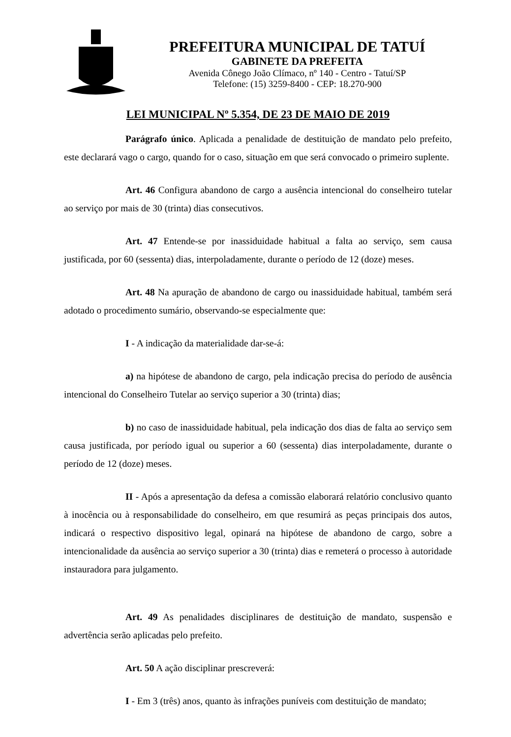PREFEITURA MUNICIPAL DE TATUÍ
GABINETE DA PREFEITA
Avenida Cônego João Clímaco, nº 140 - Centro - Tatuí/SP
Telefone: (15) 3259-8400 - CEP: 18.270-900
LEI MUNICIPAL Nº 5.354, DE 23 DE MAIO DE 2019
Parágrafo único. Aplicada a penalidade de destituição de mandato pelo prefeito, este declarará vago o cargo, quando for o caso, situação em que será convocado o primeiro suplente.
Art. 46 Configura abandono de cargo a ausência intencional do conselheiro tutelar ao serviço por mais de 30 (trinta) dias consecutivos.
Art. 47 Entende-se por inassiduidade habitual a falta ao serviço, sem causa justificada, por 60 (sessenta) dias, interpoladamente, durante o período de 12 (doze) meses.
Art. 48 Na apuração de abandono de cargo ou inassiduidade habitual, também será adotado o procedimento sumário, observando-se especialmente que:
I - A indicação da materialidade dar-se-á:
a) na hipótese de abandono de cargo, pela indicação precisa do período de ausência intencional do Conselheiro Tutelar ao serviço superior a 30 (trinta) dias;
b) no caso de inassiduidade habitual, pela indicação dos dias de falta ao serviço sem causa justificada, por período igual ou superior a 60 (sessenta) dias interpoladamente, durante o período de 12 (doze) meses.
II - Após a apresentação da defesa a comissão elaborará relatório conclusivo quanto à inocência ou à responsabilidade do conselheiro, em que resumirá as peças principais dos autos, indicará o respectivo dispositivo legal, opinará na hipótese de abandono de cargo, sobre a intencionalidade da ausência ao serviço superior a 30 (trinta) dias e remeterá o processo à autoridade instauradora para julgamento.
Art. 49 As penalidades disciplinares de destituição de mandato, suspensão e advertência serão aplicadas pelo prefeito.
Art. 50 A ação disciplinar prescreverá:
I - Em 3 (três) anos, quanto às infrações puníveis com destituição de mandato;